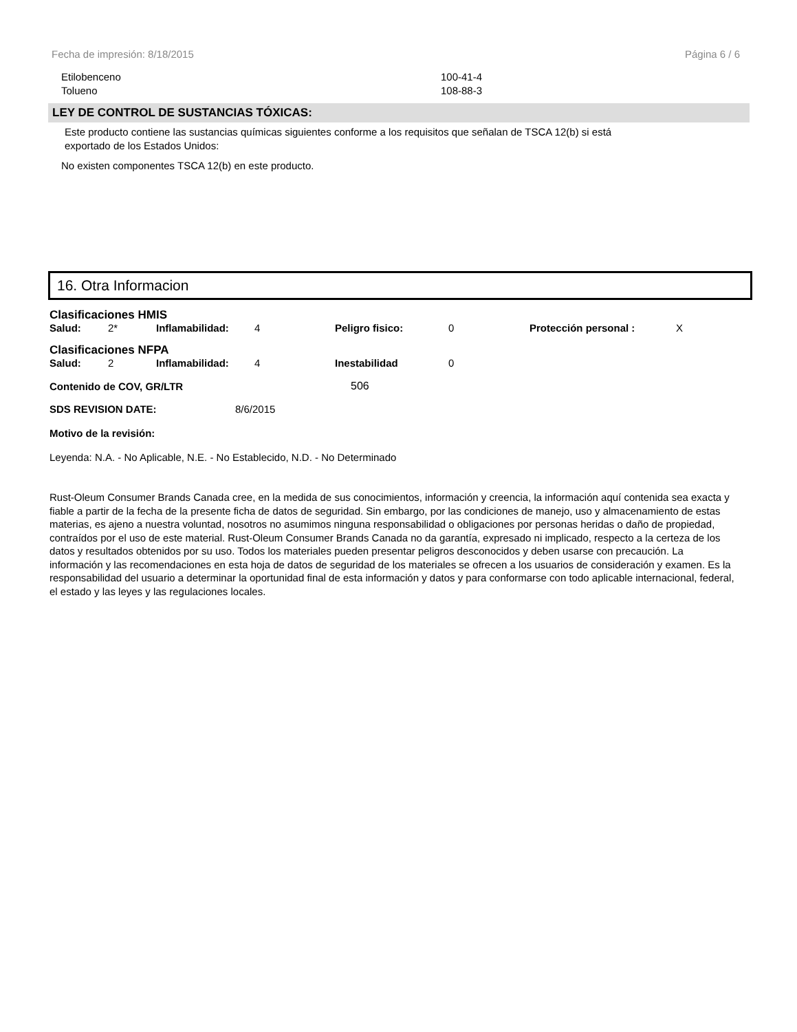Fecha de impresión: 8/18/2015 Página 6 / 6
| Etilobenceno | 100-41-4 |
| Tolueno | 108-88-3 |
LEY DE CONTROL DE SUSTANCIAS TÓXICAS:
Este producto contiene las sustancias químicas siguientes conforme a los requisitos que señalan de TSCA 12(b) si está
exportado de los Estados Unidos:
No existen componentes TSCA 12(b) en este producto.
16. Otra Informacion
Clasificaciones HMIS
| Salud: | 2* | Inflamabilidad: | 4 | Peligro fisico: | 0 | Protección personal : | X |
Clasificaciones NFPA
| Salud: | 2 | Inflamabilidad: | 4 | Inestabilidad | 0 |
| Contenido de COV, GR/LTR | 506 |
| SDS REVISION DATE: | 8/6/2015 |
Motivo de la revisión:
Leyenda: N.A. - No Aplicable, N.E. - No Establecido, N.D. - No Determinado
Rust-Oleum Consumer Brands Canada cree, en la medida de sus conocimientos, información y creencia, la información aquí contenida sea exacta y fiable a partir de la fecha de la presente ficha de datos de seguridad. Sin embargo, por las condiciones de manejo, uso y almacenamiento de estas materias, es ajeno a nuestra voluntad, nosotros no asumimos ninguna responsabilidad o obligaciones por personas heridas o daño de propiedad, contraídos por el uso de este material. Rust-Oleum Consumer Brands Canada no da garantía, expresado ni implicado, respecto a la certeza de los datos y resultados obtenidos por su uso. Todos los materiales pueden presentar peligros desconocidos y deben usarse con precaución. La información y las recomendaciones en esta hoja de datos de seguridad de los materiales se ofrecen a los usuarios de consideración y examen. Es la responsabilidad del usuario a determinar la oportunidad final de esta información y datos y para conformarse con todo aplicable internacional, federal, el estado y las leyes y las regulaciones locales.